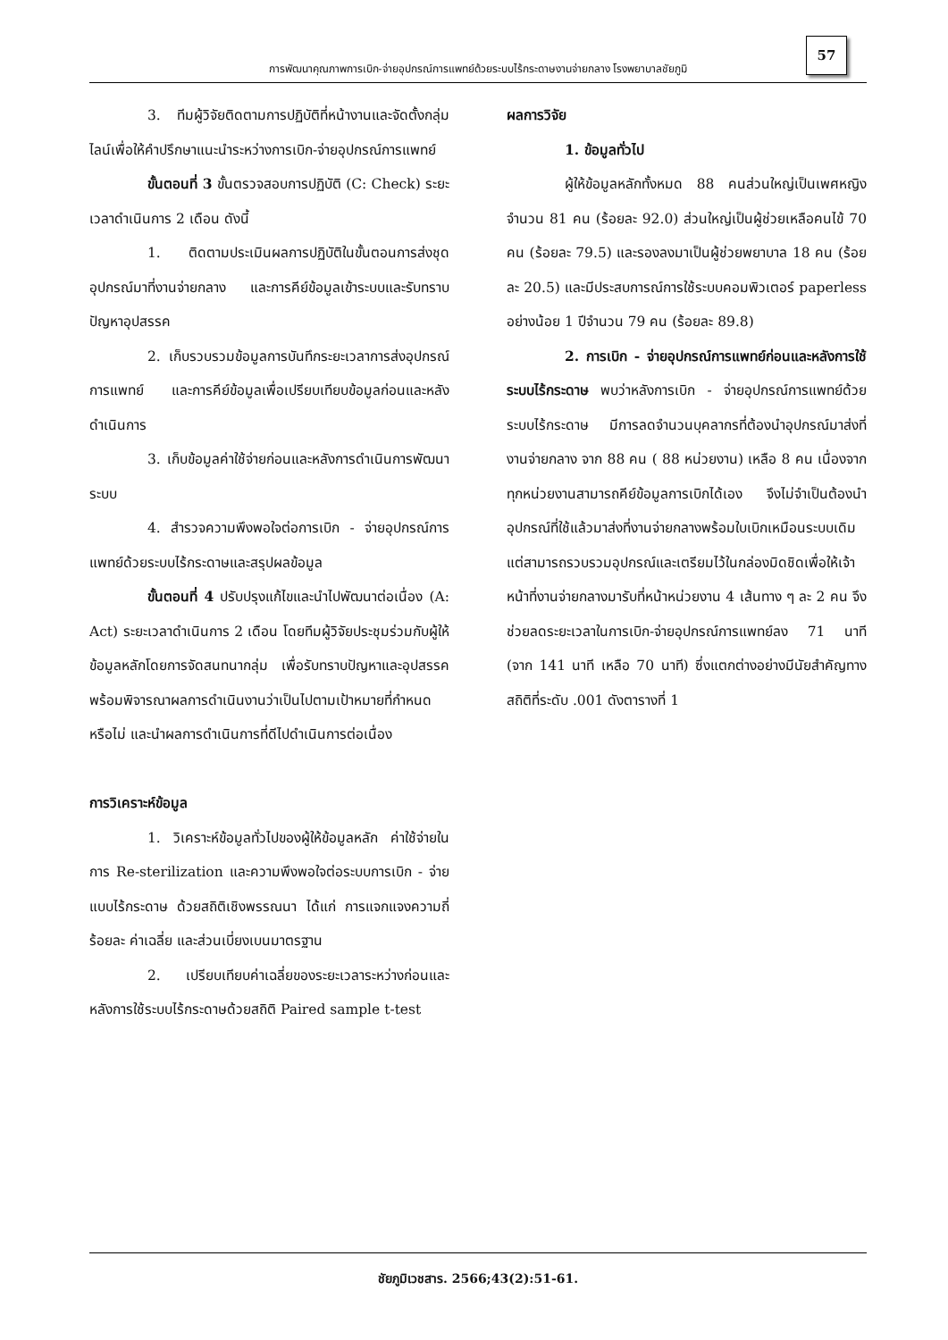57
การพัฒนาคุณภาพการเบิก-จ่ายอุปกรณ์การแพทย์ด้วยระบบไร้กระดาษงานจ่ายกลาง โรงพยาบาลชัยภูมิ
3. ทีมผู้วิจัยติดตามการปฏิบัติที่หน้างานและจัดตั้งกลุ่มไลน์เพื่อให้คำปรึกษาแนะนำระหว่างการเบิก-จ่ายอุปกรณ์การแพทย์
ขั้นตอนที่ 3 ขั้นตรวจสอบการปฏิบัติ (C: Check) ระยะเวลาดำเนินการ 2 เดือน ดังนี้
1. ติดตามประเมินผลการปฏิบัติในขั้นตอนการส่งชุดอุปกรณ์มาที่งานจ่ายกลาง และการคีย์ข้อมูลเข้าระบบและรับทราบปัญหาอุปสรรค
2. เก็บรวบรวมข้อมูลการบันทึกระยะเวลาการส่งอุปกรณ์การแพทย์ และการคีย์ข้อมูลเพื่อเปรียบเทียบข้อมูลก่อนและหลังดำเนินการ
3. เก็บข้อมูลค่าใช้จ่ายก่อนและหลังการดำเนินการพัฒนาระบบ
4. สำรวจความพึงพอใจต่อการเบิก - จ่ายอุปกรณ์การแพทย์ด้วยระบบไร้กระดาษและสรุปผลข้อมูล
ขั้นตอนที่ 4 ปรับปรุงแก้ไขและนำไปพัฒนาต่อเนื่อง (A: Act) ระยะเวลาดำเนินการ 2 เดือน โดยทีมผู้วิจัยประชุมร่วมกับผู้ให้ข้อมูลหลักโดยการจัดสนทนากลุ่ม เพื่อรับทราบปัญหาและอุปสรรค พร้อมพิจารณาผลการดำเนินงานว่าเป็นไปตามเป้าหมายที่กำหนดหรือไม่ และนำผลการดำเนินการที่ดีไปดำเนินการต่อเนื่อง
การวิเคราะห์ข้อมูล
1. วิเคราะห์ข้อมูลทั่วไปของผู้ให้ข้อมูลหลัก ค่าใช้จ่ายในการ Re-sterilization และความพึงพอใจต่อระบบการเบิก - จ่ายแบบไร้กระดาษ ด้วยสถิติเชิงพรรณนา ได้แก่ การแจกแจงความถี่ ร้อยละ ค่าเฉลี่ย และส่วนเบี่ยงเบนมาตรฐาน
2. เปรียบเทียบค่าเฉลี่ยของระยะเวลาระหว่างก่อนและหลังการใช้ระบบไร้กระดาษด้วยสถิติ Paired sample t-test
ผลการวิจัย
1. ข้อมูลทั่วไป
ผู้ให้ข้อมูลหลักทั้งหมด 88 คนส่วนใหญ่เป็นเพศหญิงจำนวน 81 คน (ร้อยละ 92.0) ส่วนใหญ่เป็นผู้ช่วยเหลือคนไข้ 70 คน (ร้อยละ 79.5) และรองลงมาเป็นผู้ช่วยพยาบาล 18 คน (ร้อยละ 20.5) และมีประสบการณ์การใช้ระบบคอมพิวเตอร์ paperless อย่างน้อย 1 ปีจำนวน 79 คน (ร้อยละ 89.8)
2. การเบิก - จ่ายอุปกรณ์การแพทย์ก่อนและหลังการใช้ระบบไร้กระดาษ พบว่าหลังการเบิก - จ่ายอุปกรณ์การแพทย์ด้วยระบบไร้กระดาษ มีการลดจำนวนบุคลากรที่ต้องนำอุปกรณ์มาส่งที่งานจ่ายกลาง จาก 88 คน ( 88 หน่วยงาน) เหลือ 8 คน เนื่องจากทุกหน่วยงานสามารถคีย์ข้อมูลการเบิกได้เอง จึงไม่จำเป็นต้องนำอุปกรณ์ที่ใช้แล้วมาส่งที่งานจ่ายกลางพร้อมใบเบิกเหมือนระบบเดิม แต่สามารถรวบรวมอุปกรณ์และเตรียมไว้ในกล่องมิดชิดเพื่อให้เจ้าหน้าที่งานจ่ายกลางมารับที่หน้าหน่วยงาน 4 เส้นทาง ๆ ละ 2 คน จึงช่วยลดระยะเวลาในการเบิก-จ่ายอุปกรณ์การแพทย์ลง 71 นาที (จาก 141 นาที เหลือ 70 นาที) ซึ่งแตกต่างอย่างมีนัยสำคัญทางสถิติที่ระดับ .001 ดังตารางที่ 1
ชัยภูมิเวชสาร. 2566;43(2):51-61.